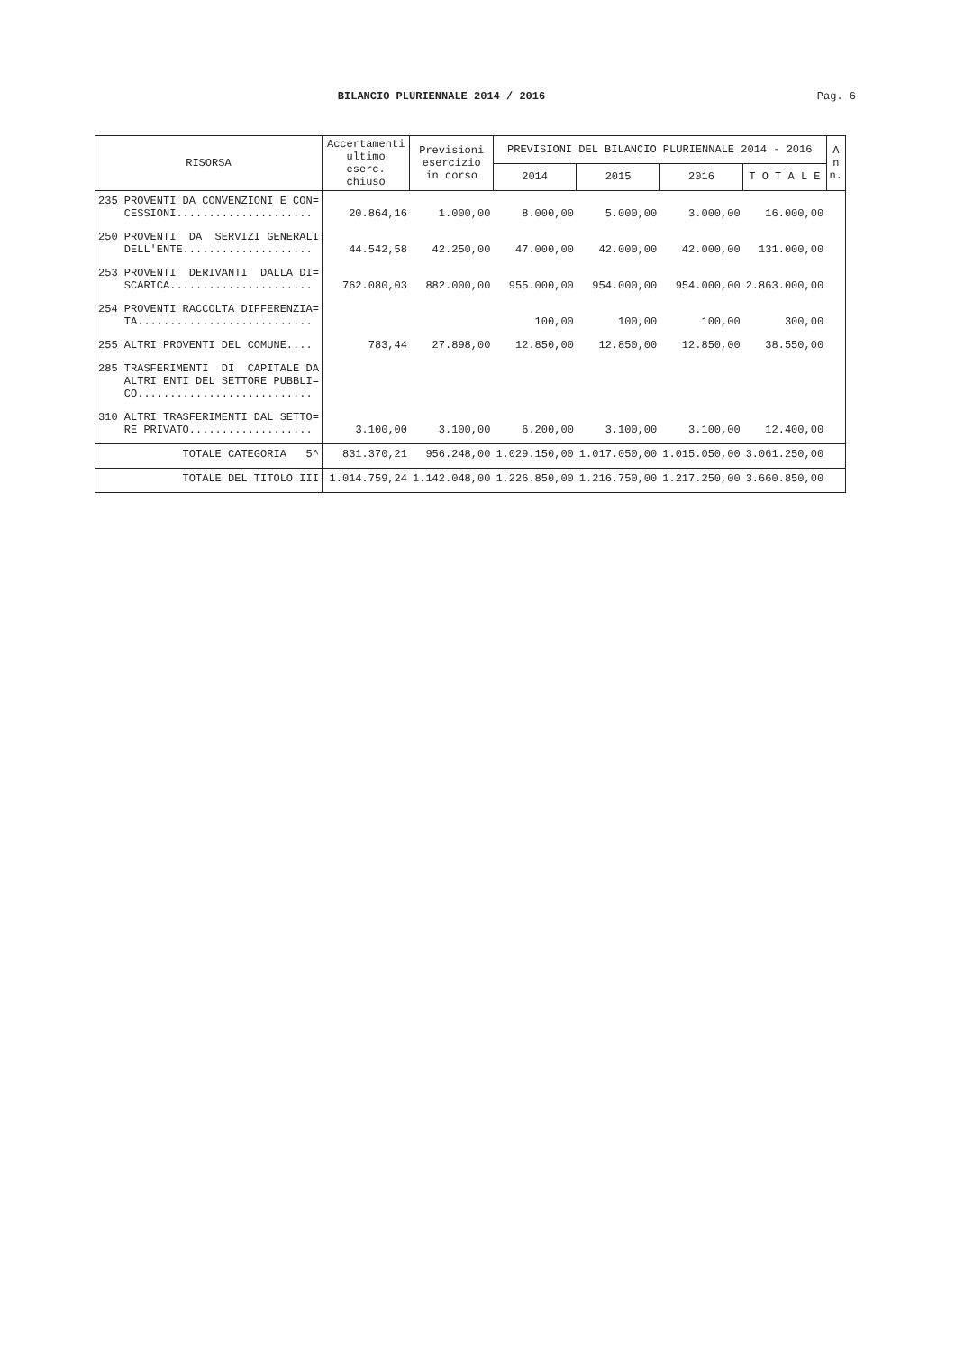BILANCIO PLURIENNALE 2014 / 2016
Pag. 6
| RISORSA | Accertamenti ultimo eserc. chiuso | Previsioni esercizio in corso | PREVISIONI DEL BILANCIO PLURIENNALE 2014 - 2016 | | | | A n n. |
| --- | --- | --- | --- | --- | --- | --- | --- |
| | | | 2014 | 2015 | 2016 | T O T A L E | |
| 235 PROVENTI DA CONVENZIONI E CON= CESSIONI..................... | 20.864,16 | 1.000,00 | 8.000,00 | 5.000,00 | 3.000,00 | 16.000,00 | |
| 250 PROVENTI DA SERVIZI GENERALI DELL'ENTE.................... | 44.542,58 | 42.250,00 | 47.000,00 | 42.000,00 | 42.000,00 | 131.000,00 | |
| 253 PROVENTI DERIVANTI DALLA DI= SCARICA...................... | 762.080,03 | 882.000,00 | 955.000,00 | 954.000,00 | 954.000,00 | 2.863.000,00 | |
| 254 PROVENTI RACCOLTA DIFFERENZIA= TA........................... | | | 100,00 | 100,00 | 100,00 | 300,00 | |
| 255 ALTRI PROVENTI DEL COMUNE.... | 783,44 | 27.898,00 | 12.850,00 | 12.850,00 | 12.850,00 | 38.550,00 | |
| 285 TRASFERIMENTI DI CAPITALE DA ALTRI ENTI DEL SETTORE PUBBLI= CO........................... | | | | | | | |
| 310 ALTRI TRASFERIMENTI DAL SETTO= RE PRIVATO................... | 3.100,00 | 3.100,00 | 6.200,00 | 3.100,00 | 3.100,00 | 12.400,00 | |
| TOTALE CATEGORIA 5^ | 831.370,21 | 956.248,00 | 1.029.150,00 | 1.017.050,00 | 1.015.050,00 | 3.061.250,00 | |
| TOTALE DEL TITOLO III | 1.014.759,24 | 1.142.048,00 | 1.226.850,00 | 1.216.750,00 | 1.217.250,00 | 3.660.850,00 | |